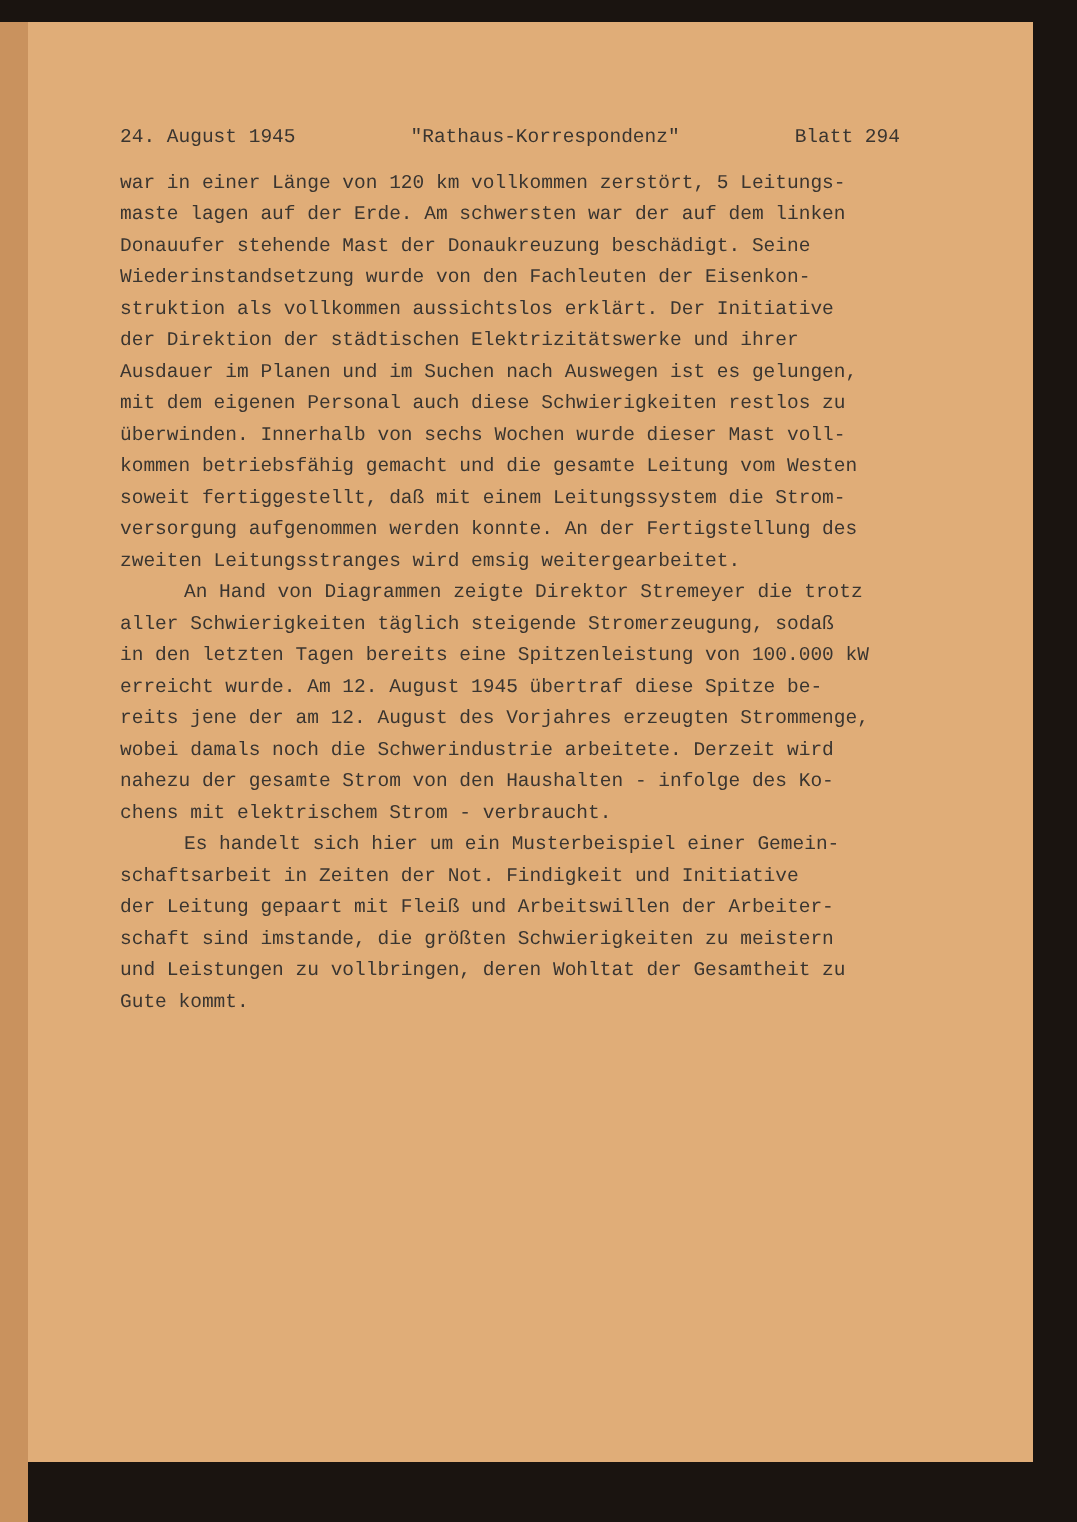24. August 1945 "Rathaus-Korrespondenz" Blatt 294
war in einer Länge von 120 km vollkommen zerstört, 5 Leitungs- maste lagen auf der Erde. Am schwersten war der auf dem linken Donauufer stehende Mast der Donaukreuzung beschädigt. Seine Wiederinstandsetzung wurde von den Fachleuten der Eisenkon- struktion als vollkommen aussichtslos erklärt. Der Initiative der Direktion der städtischen Elektrizitätswerke und ihrer Ausdauer im Planen und im Suchen nach Auswegen ist es gelungen, mit dem eigenen Personal auch diese Schwierigkeiten restlos zu überwinden. Innerhalb von sechs Wochen wurde dieser Mast voll- kommen betriebsfähig gemacht und die gesamte Leitung vom Westen soweit fertiggestellt, daß mit einem Leitungssystem die Strom- versorgung aufgenommen werden konnte. An der Fertigstellung des zweiten Leitungsstranges wird emsig weitergearbeitet.
An Hand von Diagrammen zeigte Direktor Stremeyer die trotz aller Schwierigkeiten täglich steigende Stromerzeugung, sodaß in den letzten Tagen bereits eine Spitzenleistung von 100.000 kW erreicht wurde. Am 12. August 1945 übertraf diese Spitze be- reits jene der am 12. August des Vorjahres erzeugten Strommenge, wobei damals noch die Schwerindustrie arbeitete. Derzeit wird nahezu der gesamte Strom von den Haushalten - infolge des Ko- chens mit elektrischem Strom - verbraucht.
Es handelt sich hier um ein Musterbeispiel einer Gemein- schaftsarbeit in Zeiten der Not. Findigkeit und Initiative der Leitung gepaart mit Fleiß und Arbeitswillen der Arbeiter- schaft sind imstande, die größten Schwierigkeiten zu meistern und Leistungen zu vollbringen, deren Wohltat der Gesamtheit zu Gute kommt.